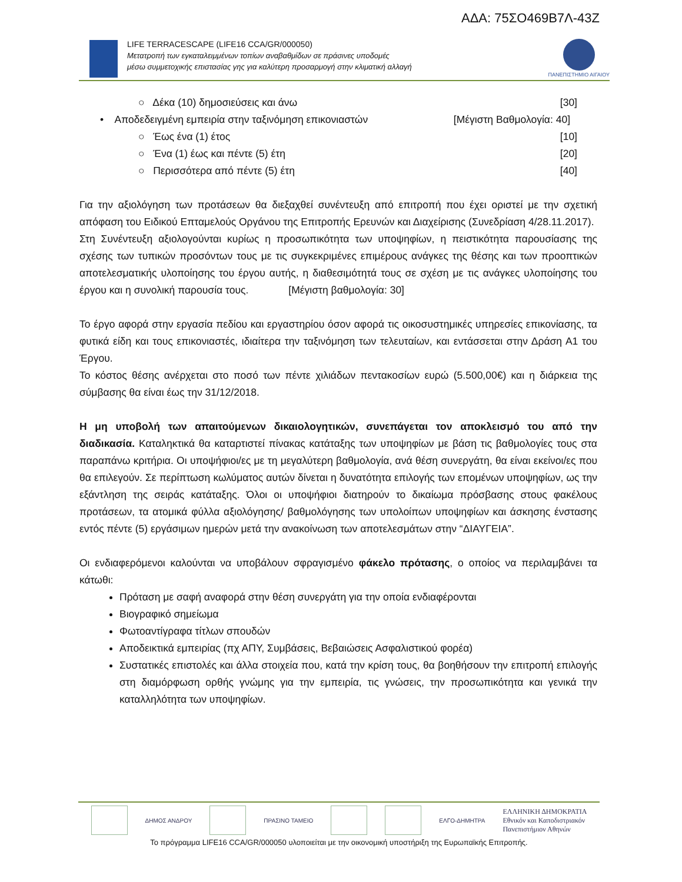ΑΔΑ: 75ΣΟ469Β7Λ-43Ζ
LIFE TERRACESCAPE (LIFE16 CCA/GR/000050)
Μετατροπή των εγκαταλειμμένων τοπίων αναβαθμίδων σε πράσινες υποδομές
μέσω συμμετοχικής επιστασίας γης για καλύτερη προσαρμογή στην κλιματική αλλαγή
ΠΑΝΕΠΙΣΤΗΜΙΟ ΑΙΓΑΙΟΥ
○ Δέκα (10) δημοσιεύσεις και άνω [30]
• Αποδεδειγμένη εμπειρία στην ταξινόμηση επικονιαστών [Μέγιστη Βαθμολογία: 40]
○ Έως ένα (1) έτος [10]
○ Ένα (1) έως και πέντε (5) έτη [20]
○ Περισσότερα από πέντε (5) έτη [40]
Για την αξιολόγηση των προτάσεων θα διεξαχθεί συνέντευξη από επιτροπή που έχει οριστεί με την σχετική απόφαση του Ειδικού Επταμελούς Οργάνου της Επιτροπής Ερευνών και Διαχείρισης (Συνεδρίαση 4/28.11.2017).
Στη Συνέντευξη αξιολογούνται κυρίως η προσωπικότητα των υποψηφίων, η πειστικότητα παρουσίασης της σχέσης των τυπικών προσόντων τους με τις συγκεκριμένες επιμέρους ανάγκες της θέσης και των προοπτικών αποτελεσματικής υλοποίησης του έργου αυτής, η διαθεσιμότητά τους σε σχέση με τις ανάγκες υλοποίησης του έργου και η συνολική παρουσία τους. [Μέγιστη βαθμολογία: 30]
Το έργο αφορά στην εργασία πεδίου και εργαστηρίου όσον αφορά τις οικοσυστημικές υπηρεσίες επικονίασης, τα φυτικά είδη και τους επικονιαστές, ιδιαίτερα την ταξινόμηση των τελευταίων, και εντάσσεται στην Δράση Α1 του Έργου.
Το κόστος θέσης ανέρχεται στο ποσό των πέντε χιλιάδων πεντακοσίων ευρώ (5.500,00€) και η διάρκεια της σύμβασης θα είναι έως την 31/12/2018.
Η μη υποβολή των απαιτούμενων δικαιολογητικών, συνεπάγεται τον αποκλεισμό του από την διαδικασία. Καταληκτικά θα καταρτιστεί πίνακας κατάταξης των υποψηφίων με βάση τις βαθμολογίες τους στα παραπάνω κριτήρια. Οι υποψήφιοι/ες με τη μεγαλύτερη βαθμολογία, ανά θέση συνεργάτη, θα είναι εκείνοι/ες που θα επιλεγούν. Σε περίπτωση κωλύματος αυτών δίνεται η δυνατότητα επιλογής των επομένων υποψηφίων, ως την εξάντληση της σειράς κατάταξης. Όλοι οι υποψήφιοι διατηρούν το δικαίωμα πρόσβασης στους φακέλους προτάσεων, τα ατομικά φύλλα αξιολόγησης/ βαθμολόγησης των υπολοίπων υποψηφίων και άσκησης ένστασης εντός πέντε (5) εργάσιμων ημερών μετά την ανακοίνωση των αποτελεσμάτων στην “ΔΙΑΥΓΕΙΑ”.
Οι ενδιαφερόμενοι καλούνται να υποβάλουν σφραγισμένο φάκελο πρότασης, ο οποίος να περιλαμβάνει τα κάτωθι:
Πρόταση με σαφή αναφορά στην θέση συνεργάτη για την οποία ενδιαφέρονται
Βιογραφικό σημείωμα
Φωτοαντίγραφα τίτλων σπουδών
Αποδεικτικά εμπειρίας (πχ ΑΠΥ, Συμβάσεις, Βεβαιώσεις Ασφαλιστικού φορέα)
Συστατικές επιστολές και άλλα στοιχεία που, κατά την κρίση τους, θα βοηθήσουν την επιτροπή επιλογής στη διαμόρφωση ορθής γνώμης για την εμπειρία, τις γνώσεις, την προσωπικότητα και γενικά την καταλληλότητα των υποψηφίων.
ΔΗΜΟΣ ΑΝΔΡΟΥ ΠΡΑΣΙΝΟ ΤΑΜΕΙΟ ΕΛΓΟ-ΔΗΜΗΤΡΑ
ΕΛΛΗΝΙΚΗ ΔΗΜΟΚΡΑΤΙΑ
Εθνικόν και Καποδιστριακόν
Πανεπιστήμιον Αθηνών
Το πρόγραμμα LIFE16 CCA/GR/000050 υλοποιείται με την οικονομική υποστήριξη της Ευρωπαϊκής Επιτροπής.